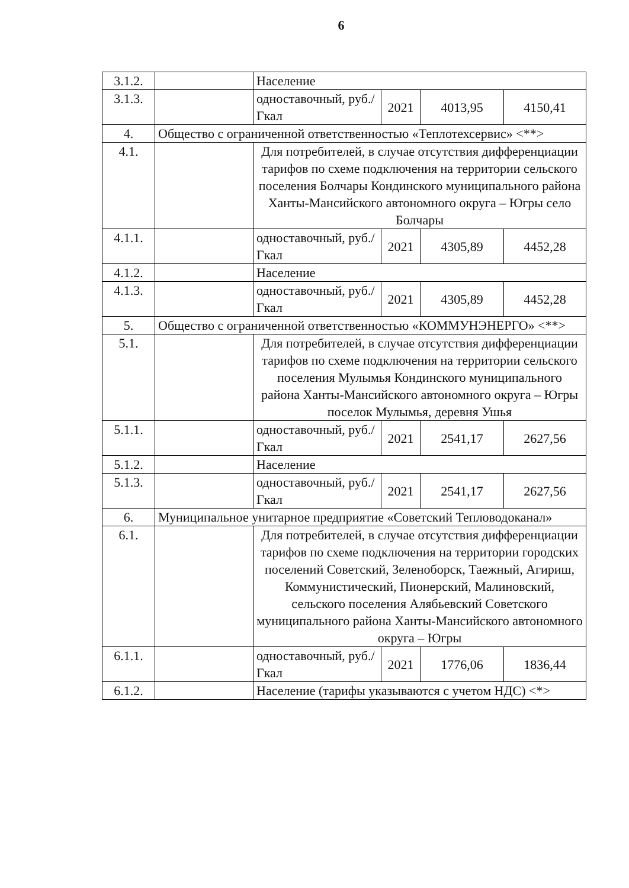6
| 3.1.2. | | Население | | | |
| 3.1.3. | | одноставочный, руб./Гкал | 2021 | 4013,95 | 4150,41 |
| 4. | Общество с ограниченной ответственностью «Теплотехсервис» <**> | | | | |
| 4.1. | | Для потребителей, в случае отсутствия дифференциации тарифов по схеме подключения на территории сельского поселения Болчары Кондинского муниципального района Ханты-Мансийского автономного округа – Югры село Болчары | | | |
| 4.1.1. | | одноставочный, руб./Гкал | 2021 | 4305,89 | 4452,28 |
| 4.1.2. | | Население | | | |
| 4.1.3. | | одноставочный, руб./Гкал | 2021 | 4305,89 | 4452,28 |
| 5. | Общество с ограниченной ответственностью «КОММУНЭНЕРГО» <**> | | | | |
| 5.1. | | Для потребителей, в случае отсутствия дифференциации тарифов по схеме подключения на территории сельского поселения Мулымья Кондинского муниципального района Ханты-Мансийского автономного округа – Югры поселок Мулымья, деревня Ушья | | | |
| 5.1.1. | | одноставочный, руб./Гкал | 2021 | 2541,17 | 2627,56 |
| 5.1.2. | | Население | | | |
| 5.1.3. | | одноставочный, руб./Гкал | 2021 | 2541,17 | 2627,56 |
| 6. | Муниципальное унитарное предприятие «Советский Тепловодоканал» | | | | |
| 6.1. | | Для потребителей, в случае отсутствия дифференциации тарифов по схеме подключения на территории городских поселений Советский, Зеленоборск, Таежный, Агириш, Коммунистический, Пионерский, Малиновский, сельского поселения Алябьевский Советского муниципального района Ханты-Мансийского автономного округа – Югры | | | |
| 6.1.1. | | одноставочный, руб./Гкал | 2021 | 1776,06 | 1836,44 |
| 6.1.2. | | Население (тарифы указываются с учетом НДС) <*> | | | |